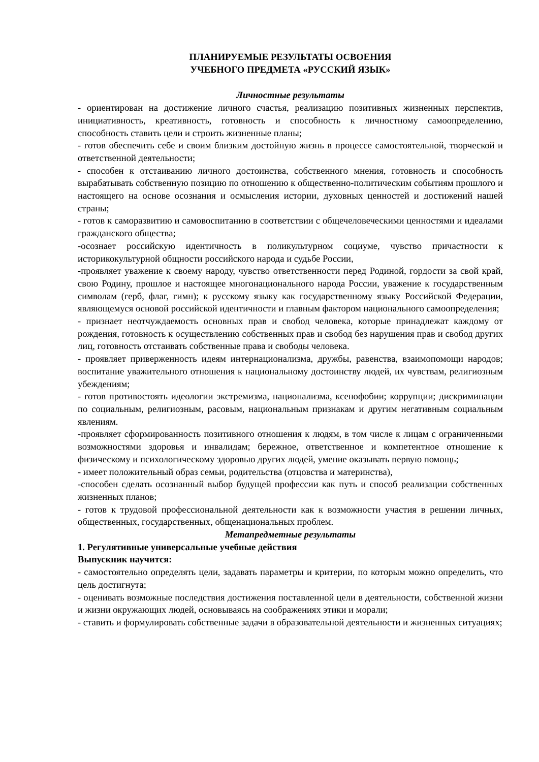ПЛАНИРУЕМЫЕ РЕЗУЛЬТАТЫ ОСВОЕНИЯ
УЧЕБНОГО ПРЕДМЕТА «РУССКИЙ ЯЗЫК»
Личностные результаты
- ориентирован на достижение личного счастья, реализацию позитивных жизненных перспектив, инициативность, креативность, готовность и способность к личностному самоопределению, способность ставить цели и строить жизненные планы;
- готов обеспечить себе и своим близким достойную жизнь в процессе самостоятельной, творческой и ответственной деятельности;
- способен к отстаиванию личного достоинства, собственного мнения, готовность и способность вырабатывать собственную позицию по отношению к общественно-политическим событиям прошлого и настоящего на основе осознания и осмысления истории, духовных ценностей и достижений нашей страны;
- готов к саморазвитию и самовоспитанию в соответствии с общечеловеческими ценностями и идеалами гражданского общества;
-осознает российскую идентичность в поликультурном социуме, чувство причастности к историкокультурной общности российского народа и судьбе России,
-проявляет уважение к своему народу, чувство ответственности перед Родиной, гордости за свой край, свою Родину, прошлое и настоящее многонационального народа России, уважение к государственным символам (герб, флаг, гимн); к русскому языку как государственному языку Российской Федерации, являющемуся основой российской идентичности и главным фактором национального самоопределения;
- признает неотчуждаемость основных прав и свобод человека, которые принадлежат каждому от рождения, готовность к осуществлению собственных прав и свобод без нарушения прав и свобод других лиц, готовность отстаивать собственные права и свободы человека.
- проявляет приверженность идеям интернационализма, дружбы, равенства, взаимопомощи народов; воспитание уважительного отношения к национальному достоинству людей, их чувствам, религиозным убеждениям;
- готов противостоять идеологии экстремизма, национализма, ксенофобии; коррупции; дискриминации по социальным, религиозным, расовым, национальным признакам и другим негативным социальным явлениям.
-проявляет сформированность позитивного отношения к людям, в том числе к лицам с ограниченными возможностями здоровья и инвалидам; бережное, ответственное и компетентное отношение к физическому и психологическому здоровью других людей, умение оказывать первую помощь;
- имеет положительный образ семьи, родительства (отцовства и материнства),
-способен сделать осознанный выбор будущей профессии как путь и способ реализации собственных жизненных планов;
- готов к трудовой профессиональной деятельности как к возможности участия в решении личных, общественных, государственных, общенациональных проблем.
Метапредметные результаты
1. Регулятивные универсальные учебные действия
Выпускник научится:
- самостоятельно определять цели, задавать параметры и критерии, по которым можно определить, что цель достигнута;
- оценивать возможные последствия достижения поставленной цели в деятельности, собственной жизни и жизни окружающих людей, основываясь на соображениях этики и морали;
- ставить и формулировать собственные задачи в образовательной деятельности и жизненных ситуациях;